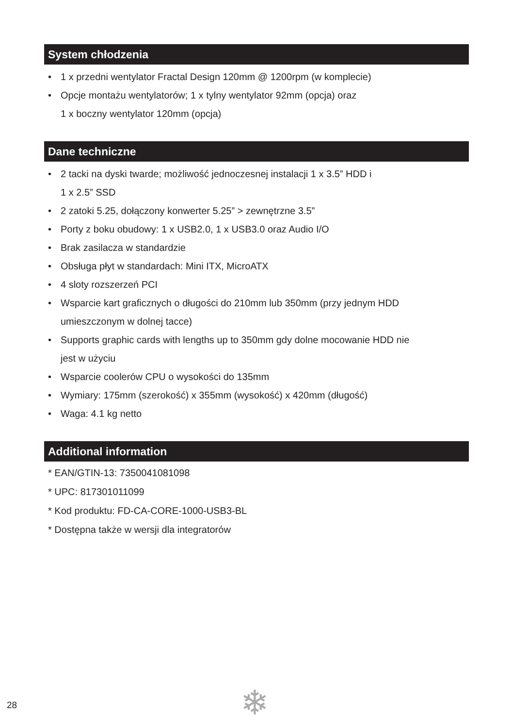System chłodzenia
• 1 x przedni wentylator Fractal Design 120mm @ 1200rpm (w komplecie)
• Opcje montażu wentylatorów; 1 x tylny wentylator 92mm (opcja) oraz
1 x boczny wentylator 120mm (opcja)
Dane techniczne
• 2 tacki na dyski twarde; możliwość jednoczesnej instalacji 1 x 3.5” HDD i
1 x 2.5” SSD
• 2 zatoki 5.25, dołączony konwerter 5.25” > zewnętrzne 3.5”
• Porty z boku obudowy: 1 x USB2.0, 1 x USB3.0 oraz Audio I/O
• Brak zasilacza w standardzie
• Obsługa płyt w standardach: Mini ITX, MicroATX
• 4 sloty rozszerzeń PCI
• Wsparcie kart graficznych o długości do 210mm lub 350mm (przy jednym HDD
umieszczonym w dolnej tacce)
• Supports graphic cards with lengths up to 350mm gdy dolne mocowanie HDD nie
jest w użyciu
• Wsparcie coolerów CPU o wysokości do 135mm
• Wymiary: 175mm (szerokość) x 355mm (wysokość) x 420mm (długość)
• Waga: 4.1 kg netto
Additional information
* EAN/GTIN-13: 7350041081098
* UPC: 817301011099
* Kod produktu: FD-CA-CORE-1000-USB3-BL
* Dostępna także w wersji dla integratorów
28 ❄